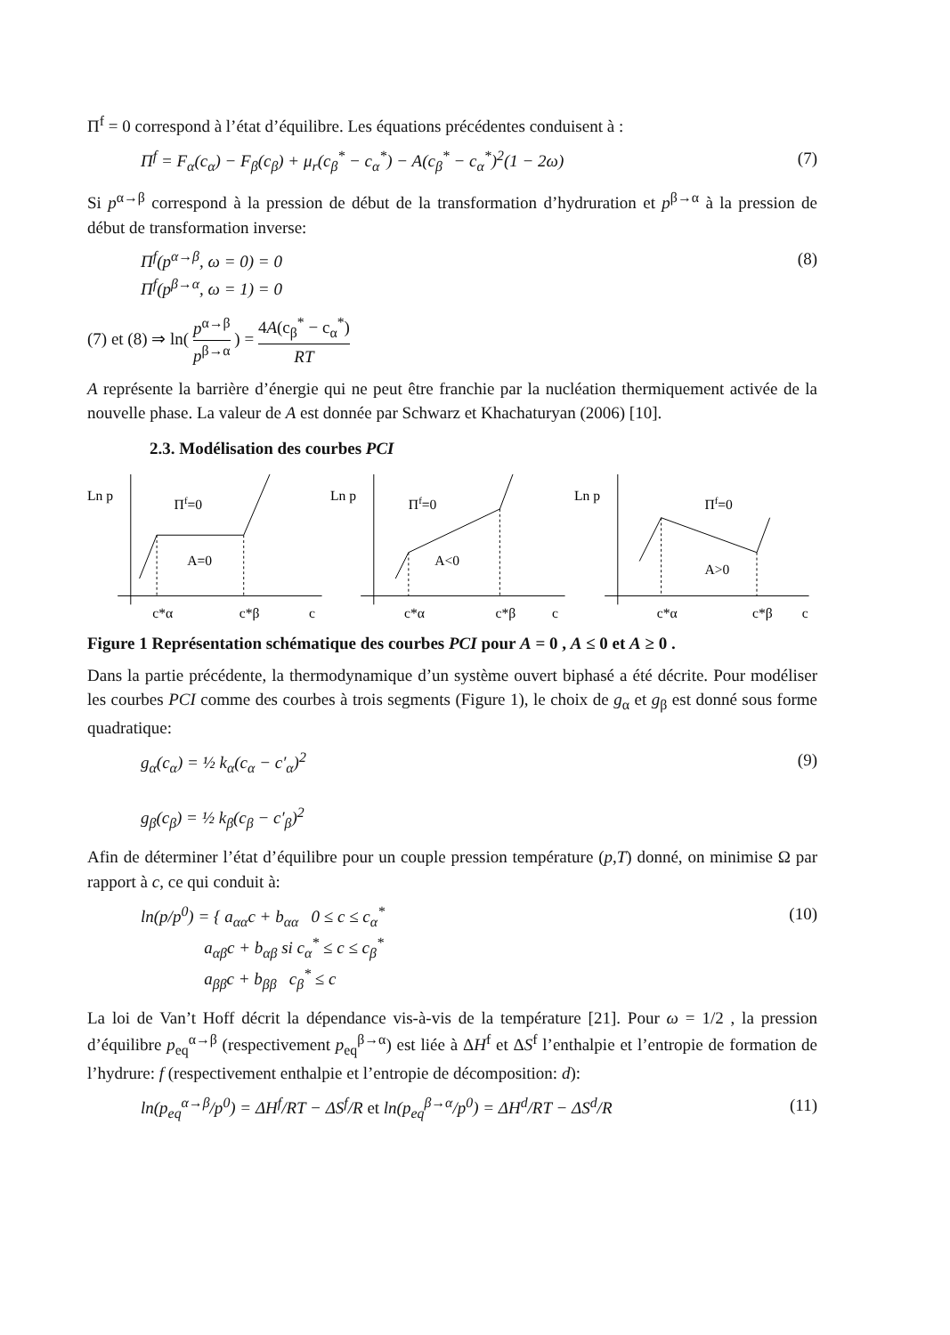Π<sup>f</sup> = 0 correspond à l’état d’équilibre. Les équations précédentes conduisent à :
Π<sup>f</sup> = F<sub>α</sub>(c<sub>α</sub>) − F<sub>β</sub>(c<sub>β</sub>) + μ<sub>r</sub>(c<sub>β</sub><sup>*</sup> − c<sub>α</sub><sup>*</sup>) − A(c<sub>β</sub><sup>*</sup> − c<sub>α</sub><sup>*</sup>)<sup>2</sup>(1 − 2ω) (7)
Si p<sup>α→β</sup> correspond à la pression de début de la transformation d’hydruration et p<sup>β→α</sup> à la pression de début de transformation inverse:
Π<sup>f</sup>(p<sup>α→β</sup>, ω = 0) = 0
Π<sup>f</sup>(p<sup>β→α</sup>, ω = 1) = 0 (8)
(7) et (8) ⇒ ln( p<sup>α→β</sup> p<sup>β→α</sup> ) = 4A(c<sub>β</sub><sup>*</sup> − c<sub>α</sub><sup>*</sup>) RT
A représente la barrière d’énergie qui ne peut être franchie par la nucléation thermiquement activée de la nouvelle phase. La valeur de A est donnée par Schwarz et Khachaturyan (2006) [10].
2.3. Modélisation des courbes PCI
Ln p
Πf=0
A=0
c*α
c*β
c
Ln p
Πf=0
A<0
c*α
c*β
c
Ln p
Πf=0
A>0
c*α
c*β
c
Figure 1 Représentation schématique des courbes PCI pour A = 0 , A ≤ 0 et A ≥ 0 .
Dans la partie précédente, la thermodynamique d’un système ouvert biphasé a été décrite. Pour modéliser les courbes PCI comme des courbes à trois segments (Figure 1), le choix de g<sub>α</sub> et g<sub>β</sub> est donné sous forme quadratique:
g<sub>α</sub>(c<sub>α</sub>) = ½ k<sub>α</sub>(c<sub>α</sub> − c′<sub>α</sub>)<sup>2</sup>
g<sub>β</sub>(c<sub>β</sub>) = ½ k<sub>β</sub>(c<sub>β</sub> − c′<sub>β</sub>)<sup>2</sup> (9)
Afin de déterminer l’état d’équilibre pour un couple pression température (p,T) donné, on minimise Ω par rapport à c, ce qui conduit à:
ln(p/p<sup>0</sup>) = { a<sub>αα</sub>c + b<sub>αα</sub> 0 ≤ c ≤ c<sub>α</sub><sup>*</sup>
a<sub>αβ</sub>c + b<sub>αβ</sub> si c<sub>α</sub><sup>*</sup> ≤ c ≤ c<sub>β</sub><sup>*</sup>
a<sub>ββ</sub>c + b<sub>ββ</sub> c<sub>β</sub><sup>*</sup> ≤ c (10)
La loi de Van’t Hoff décrit la dépendance vis-à-vis de la température [21]. Pour ω = 1/2 , la pression d’équilibre p<sub>eq</sub><sup>α→β</sup> (respectivement p<sub>eq</sub><sup>β→α</sup>) est liée à ΔH<sup>f</sup> et ΔS<sup>f</sup> l’enthalpie et l’entropie de formation de l’hydrure: f (respectivement enthalpie et l’entropie de décomposition: d):
ln(p<sub>eq</sub><sup>α→β</sup>/p<sup>0</sup>) = ΔH<sup>f</sup>/RT − ΔS<sup>f</sup>/R et ln(p<sub>eq</sub><sup>β→α</sup>/p<sup>0</sup>) = ΔH<sup>d</sup>/RT − ΔS<sup>d</sup>/R (11)